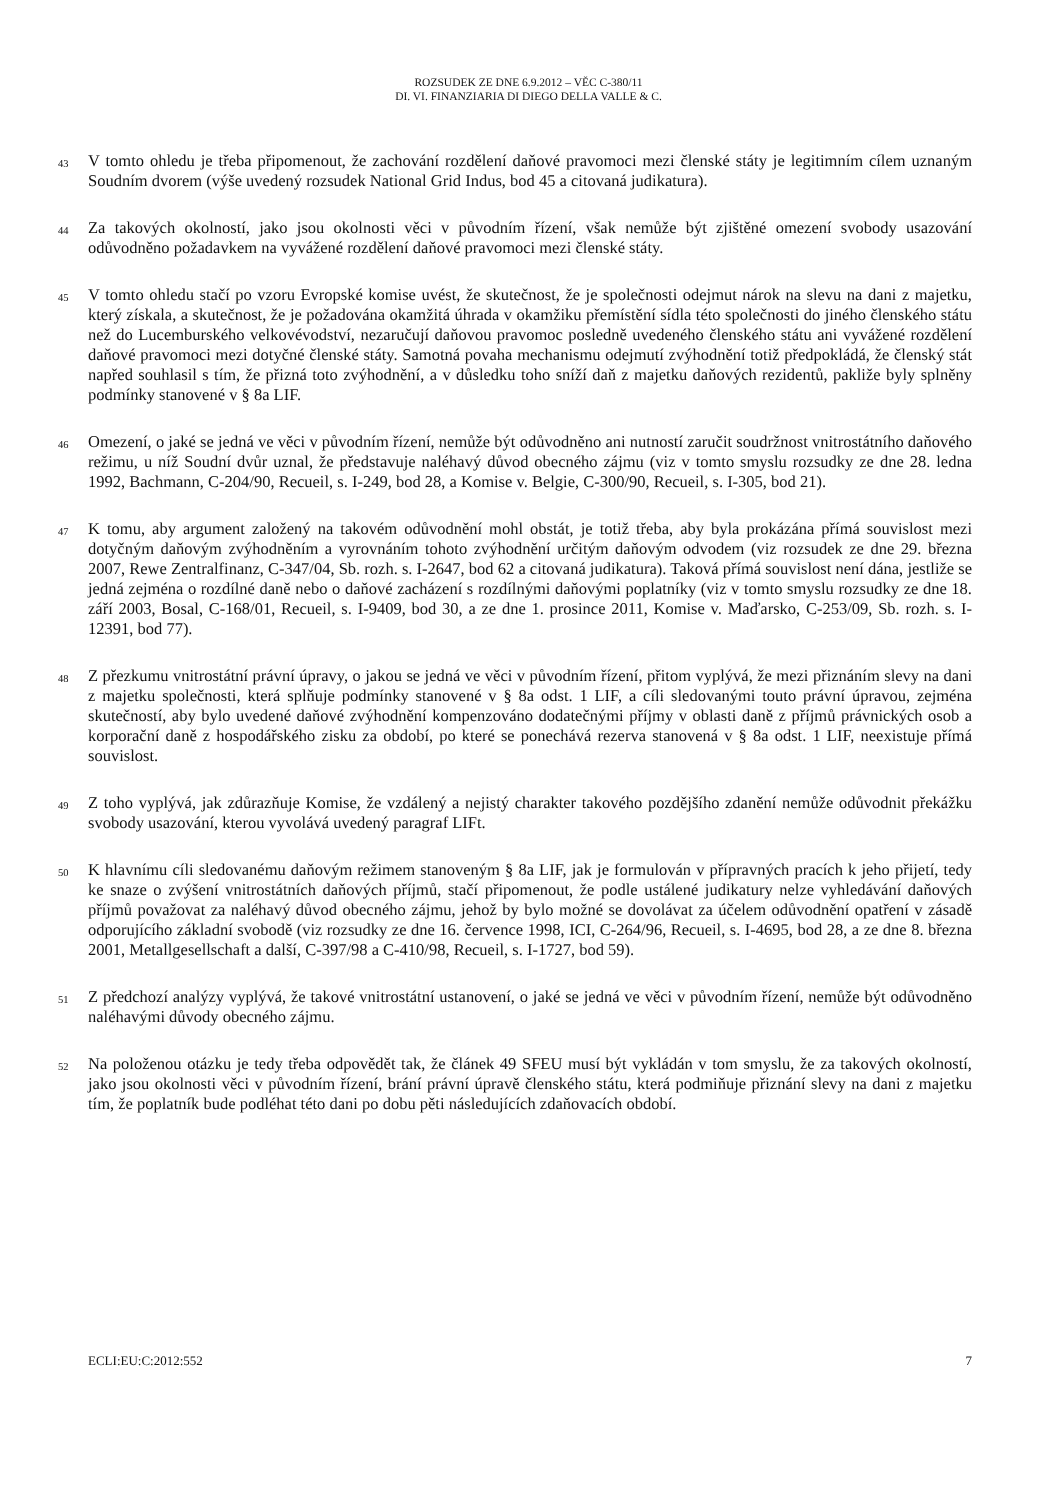ROZSUDEK ZE DNE 6.9.2012 – VĚC C-380/11
DI. VI. FINANZIARIA DI DIEGO DELLA VALLE & C.
43
V tomto ohledu je třeba připomenout, že zachování rozdělení daňové pravomoci mezi členské státy je legitimním cílem uznaným Soudním dvorem (výše uvedený rozsudek National Grid Indus, bod 45 a citovaná judikatura).
44
Za takových okolností, jako jsou okolnosti věci v původním řízení, však nemůže být zjištěné omezení svobody usazování odůvodněno požadavkem na vyvážené rozdělení daňové pravomoci mezi členské státy.
45
V tomto ohledu stačí po vzoru Evropské komise uvést, že skutečnost, že je společnosti odejmut nárok na slevu na dani z majetku, který získala, a skutečnost, že je požadována okamžitá úhrada v okamžiku přemístění sídla této společnosti do jiného členského státu než do Lucemburského velkovévodství, nezaručují daňovou pravomoc posledně uvedeného členského státu ani vyvážené rozdělení daňové pravomoci mezi dotyčné členské státy. Samotná povaha mechanismu odejmutí zvýhodnění totiž předpokládá, že členský stát napřed souhlasil s tím, že přizná toto zvýhodnění, a v důsledku toho sníží daň z majetku daňových rezidentů, pakliže byly splněny podmínky stanovené v § 8a LIF.
46
Omezení, o jaké se jedná ve věci v původním řízení, nemůže být odůvodněno ani nutností zaručit soudržnost vnitrostátního daňového režimu, u níž Soudní dvůr uznal, že představuje naléhavý důvod obecného zájmu (viz v tomto smyslu rozsudky ze dne 28. ledna 1992, Bachmann, C-204/90, Recueil, s. I-249, bod 28, a Komise v. Belgie, C-300/90, Recueil, s. I-305, bod 21).
47
K tomu, aby argument založený na takovém odůvodnění mohl obstát, je totiž třeba, aby byla prokázána přímá souvislost mezi dotyčným daňovým zvýhodněním a vyrovnáním tohoto zvýhodnění určitým daňovým odvodem (viz rozsudek ze dne 29. března 2007, Rewe Zentralfinanz, C-347/04, Sb. rozh. s. I-2647, bod 62 a citovaná judikatura). Taková přímá souvislost není dána, jestliže se jedná zejména o rozdílné daně nebo o daňové zacházení s rozdílnými daňovými poplatníky (viz v tomto smyslu rozsudky ze dne 18. září 2003, Bosal, C-168/01, Recueil, s. I-9409, bod 30, a ze dne 1. prosince 2011, Komise v. Maďarsko, C-253/09, Sb. rozh. s. I-12391, bod 77).
48
Z přezkumu vnitrostátní právní úpravy, o jakou se jedná ve věci v původním řízení, přitom vyplývá, že mezi přiznáním slevy na dani z majetku společnosti, která splňuje podmínky stanovené v § 8a odst. 1 LIF, a cíli sledovanými touto právní úpravou, zejména skutečností, aby bylo uvedené daňové zvýhodnění kompenzováno dodatečnými příjmy v oblasti daně z příjmů právnických osob a korporační daně z hospodářského zisku za období, po které se ponechává rezerva stanovená v § 8a odst. 1 LIF, neexistuje přímá souvislost.
49
Z toho vyplývá, jak zdůrazňuje Komise, že vzdálený a nejistý charakter takového pozdějšího zdanění nemůže odůvodnit překážku svobody usazování, kterou vyvolává uvedený paragraf LIFt.
50
K hlavnímu cíli sledovanému daňovým režimem stanoveným § 8a LIF, jak je formulován v přípravných pracích k jeho přijetí, tedy ke snaze o zvýšení vnitrostátních daňových příjmů, stačí připomenout, že podle ustálené judikatury nelze vyhledávání daňových příjmů považovat za naléhavý důvod obecného zájmu, jehož by bylo možné se dovolávat za účelem odůvodnění opatření v zásadě odporujícího základní svobodě (viz rozsudky ze dne 16. července 1998, ICI, C-264/96, Recueil, s. I-4695, bod 28, a ze dne 8. března 2001, Metallgesellschaft a další, C-397/98 a C-410/98, Recueil, s. I-1727, bod 59).
51
Z předchozí analýzy vyplývá, že takové vnitrostátní ustanovení, o jaké se jedná ve věci v původním řízení, nemůže být odůvodněno naléhavými důvody obecného zájmu.
52
Na položenou otázku je tedy třeba odpovědět tak, že článek 49 SFEU musí být vykládán v tom smyslu, že za takových okolností, jako jsou okolnosti věci v původním řízení, brání právní úpravě členského státu, která podmiňuje přiznání slevy na dani z majetku tím, že poplatník bude podléhat této dani po dobu pěti následujících zdaňovacích období.
ECLI:EU:C:2012:552 7